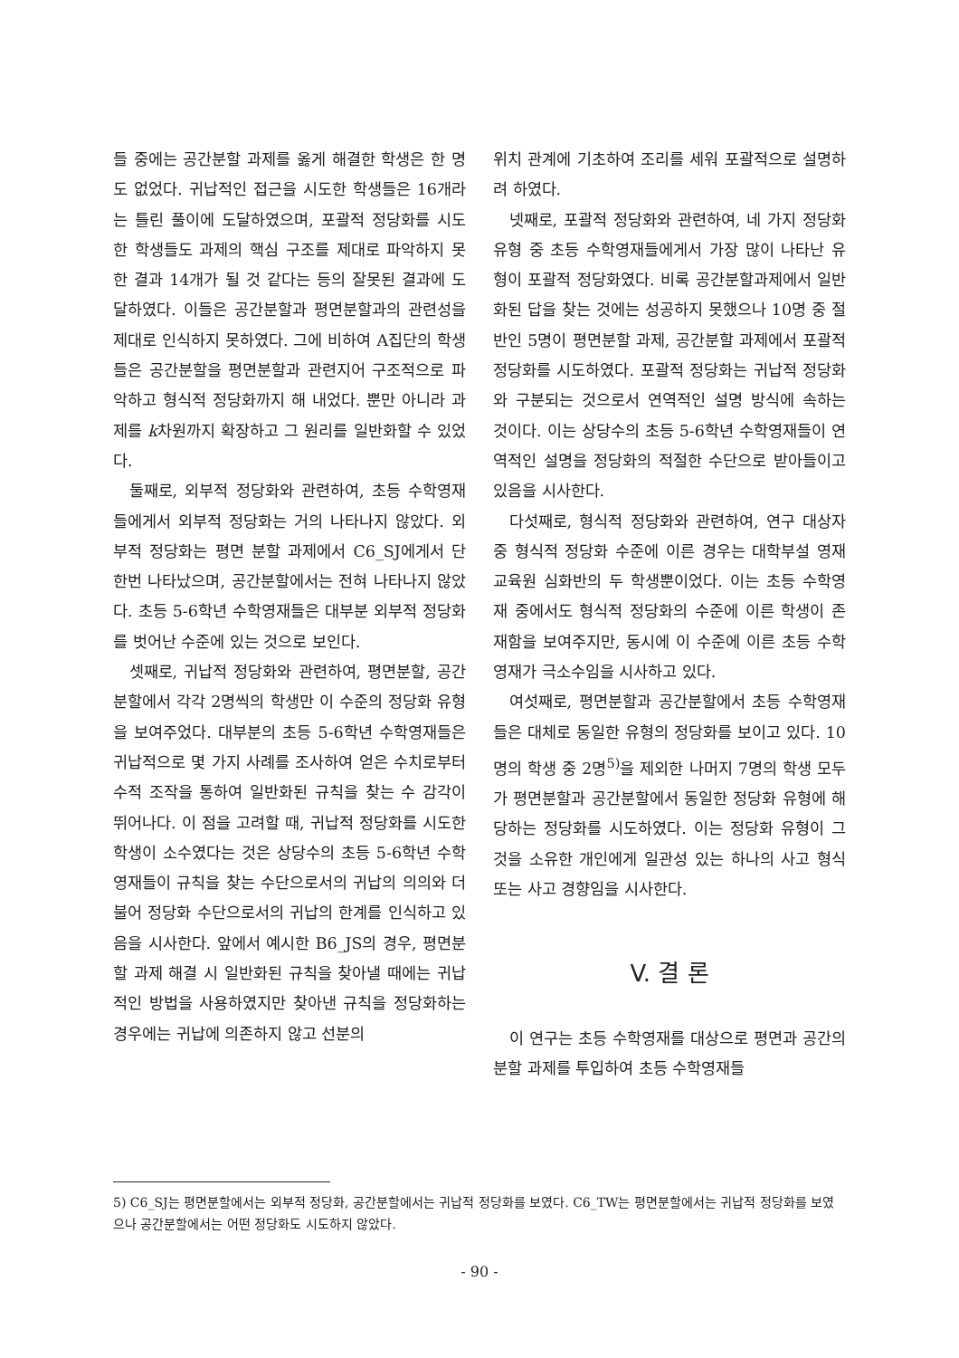들 중에는 공간분할 과제를 옳게 해결한 학생은 한 명도 없었다. 귀납적인 접근을 시도한 학생들은 16개라는 틀린 풀이에 도달하였으며, 포괄적 정당화를 시도한 학생들도 과제의 핵심 구조를 제대로 파악하지 못한 결과 14개가 될 것 같다는 등의 잘못된 결과에 도달하였다. 이들은 공간분할과 평면분할과의 관련성을 제대로 인식하지 못하였다. 그에 비하여 A집단의 학생들은 공간분할을 평면분할과 관련지어 구조적으로 파악하고 형식적 정당화까지 해 내었다. 뿐만 아니라 과제를 k차원까지 확장하고 그 원리를 일반화할 수 있었다.
둘째로, 외부적 정당화와 관련하여, 초등 수학영재들에게서 외부적 정당화는 거의 나타나지 않았다. 외부적 정당화는 평면 분할 과제에서 C6_SJ에게서 단 한번 나타났으며, 공간분할에서는 전혀 나타나지 않았다. 초등 5-6학년 수학영재들은 대부분 외부적 정당화를 벗어난 수준에 있는 것으로 보인다.
셋째로, 귀납적 정당화와 관련하여, 평면분할, 공간분할에서 각각 2명씩의 학생만 이 수준의 정당화 유형을 보여주었다. 대부분의 초등 5-6학년 수학영재들은 귀납적으로 몇 가지 사례를 조사하여 얻은 수치로부터 수적 조작을 통하여 일반화된 규칙을 찾는 수 감각이 뛰어나다. 이 점을 고려할 때, 귀납적 정당화를 시도한 학생이 소수였다는 것은 상당수의 초등 5-6학년 수학 영재들이 규칙을 찾는 수단으로서의 귀납의 의의와 더불어 정당화 수단으로서의 귀납의 한계를 인식하고 있음을 시사한다. 앞에서 예시한 B6_JS의 경우, 평면분할 과제 해결 시 일반화된 규칙을 찾아낼 때에는 귀납적인 방법을 사용하였지만 찾아낸 규칙을 정당화하는 경우에는 귀납에 의존하지 않고 선분의
위치 관계에 기초하여 조리를 세워 포괄적으로 설명하려 하였다.
넷째로, 포괄적 정당화와 관련하여, 네 가지 정당화 유형 중 초등 수학영재들에게서 가장 많이 나타난 유형이 포괄적 정당화였다. 비록 공간분할과제에서 일반화된 답을 찾는 것에는 성공하지 못했으나 10명 중 절반인 5명이 평면분할 과제, 공간분할 과제에서 포괄적 정당화를 시도하였다. 포괄적 정당화는 귀납적 정당화와 구분되는 것으로서 연역적인 설명 방식에 속하는 것이다. 이는 상당수의 초등 5-6학년 수학영재들이 연역적인 설명을 정당화의 적절한 수단으로 받아들이고 있음을 시사한다.
다섯째로, 형식적 정당화와 관련하여, 연구 대상자 중 형식적 정당화 수준에 이른 경우는 대학부설 영재교육원 심화반의 두 학생뿐이었다. 이는 초등 수학영재 중에서도 형식적 정당화의 수준에 이른 학생이 존재함을 보여주지만, 동시에 이 수준에 이른 초등 수학영재가 극소수임을 시사하고 있다.
여섯째로, 평면분할과 공간분할에서 초등 수학영재들은 대체로 동일한 유형의 정당화를 보이고 있다. 10명의 학생 중 2명<sup>5)</sup>을 제외한 나머지 7명의 학생 모두가 평면분할과 공간분할에서 동일한 정당화 유형에 해당하는 정당화를 시도하였다. 이는 정당화 유형이 그것을 소유한 개인에게 일관성 있는 하나의 사고 형식 또는 사고 경향임을 시사한다.
V. 결 론
이 연구는 초등 수학영재를 대상으로 평면과 공간의 분할 과제를 투입하여 초등 수학영재들
5) C6_SJ는 평면분할에서는 외부적 정당화, 공간분할에서는 귀납적 정당화를 보였다. C6_TW는 평면분할에서는 귀납적 정당화를 보였으나 공간분할에서는 어떤 정당화도 시도하지 않았다.
- 90 -